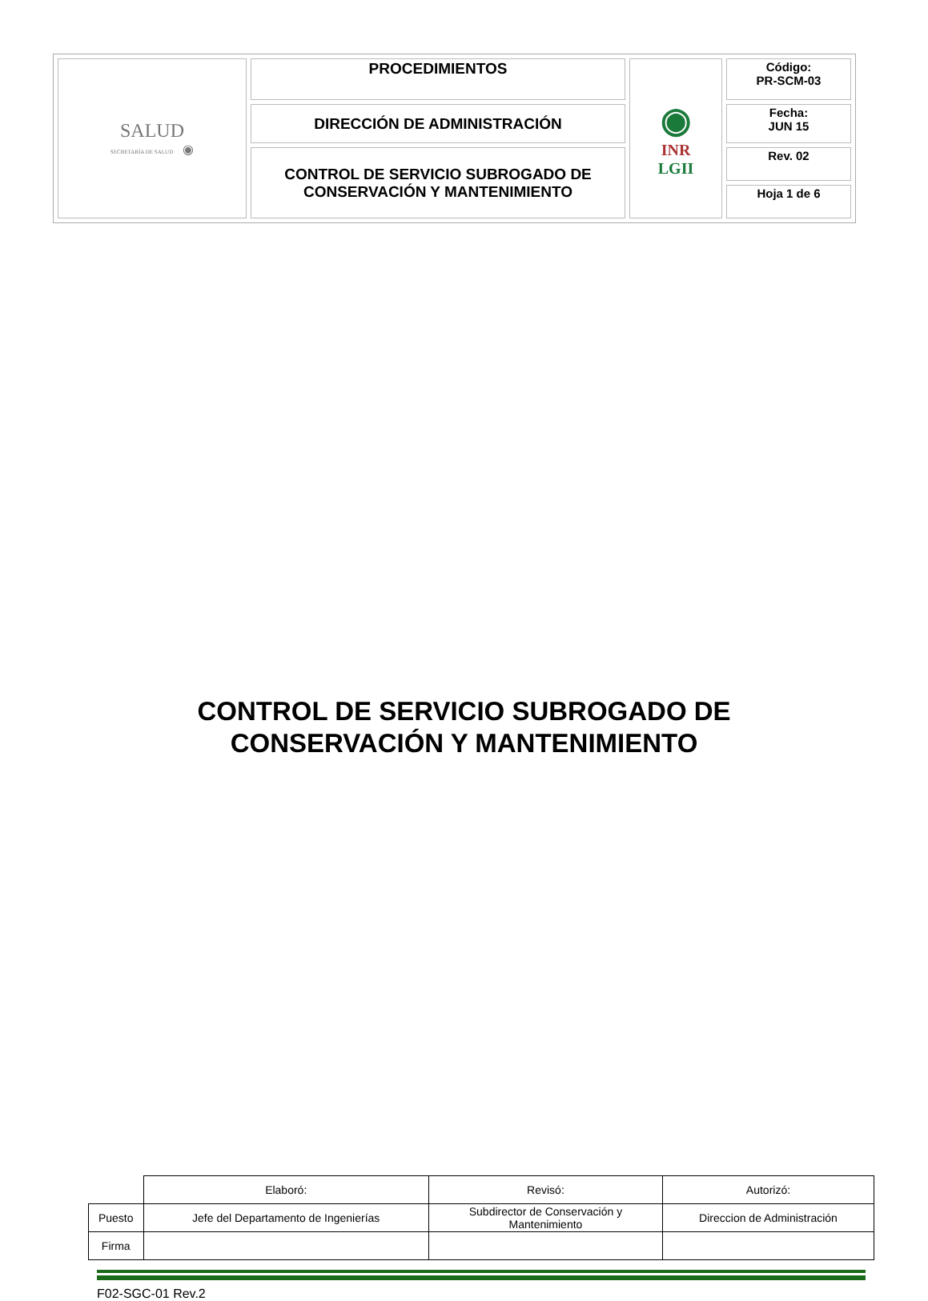| SALUD SECRETARÍA DE SALUD ◉ | PROCEDIMIENTOS | ◉ INR LGII | Código: PR-SCM-03 |
| | DIRECCIÓN DE ADMINISTRACIÓN | | Fecha: JUN 15 |
| | CONTROL DE SERVICIO SUBROGADO DE CONSERVACIÓN Y MANTENIMIENTO | | Rev. 02 |
| | | | Hoja 1 de 6 |
CONTROL DE SERVICIO SUBROGADO DE
CONSERVACIÓN Y MANTENIMIENTO
| | Elaboró: | Revisó: | Autorizó: |
| Puesto | Jefe del Departamento de Ingenierías | Subdirector de Conservación y Mantenimiento | Direccion de Administración |
| Firma | | | |
F02-SGC-01 Rev.2